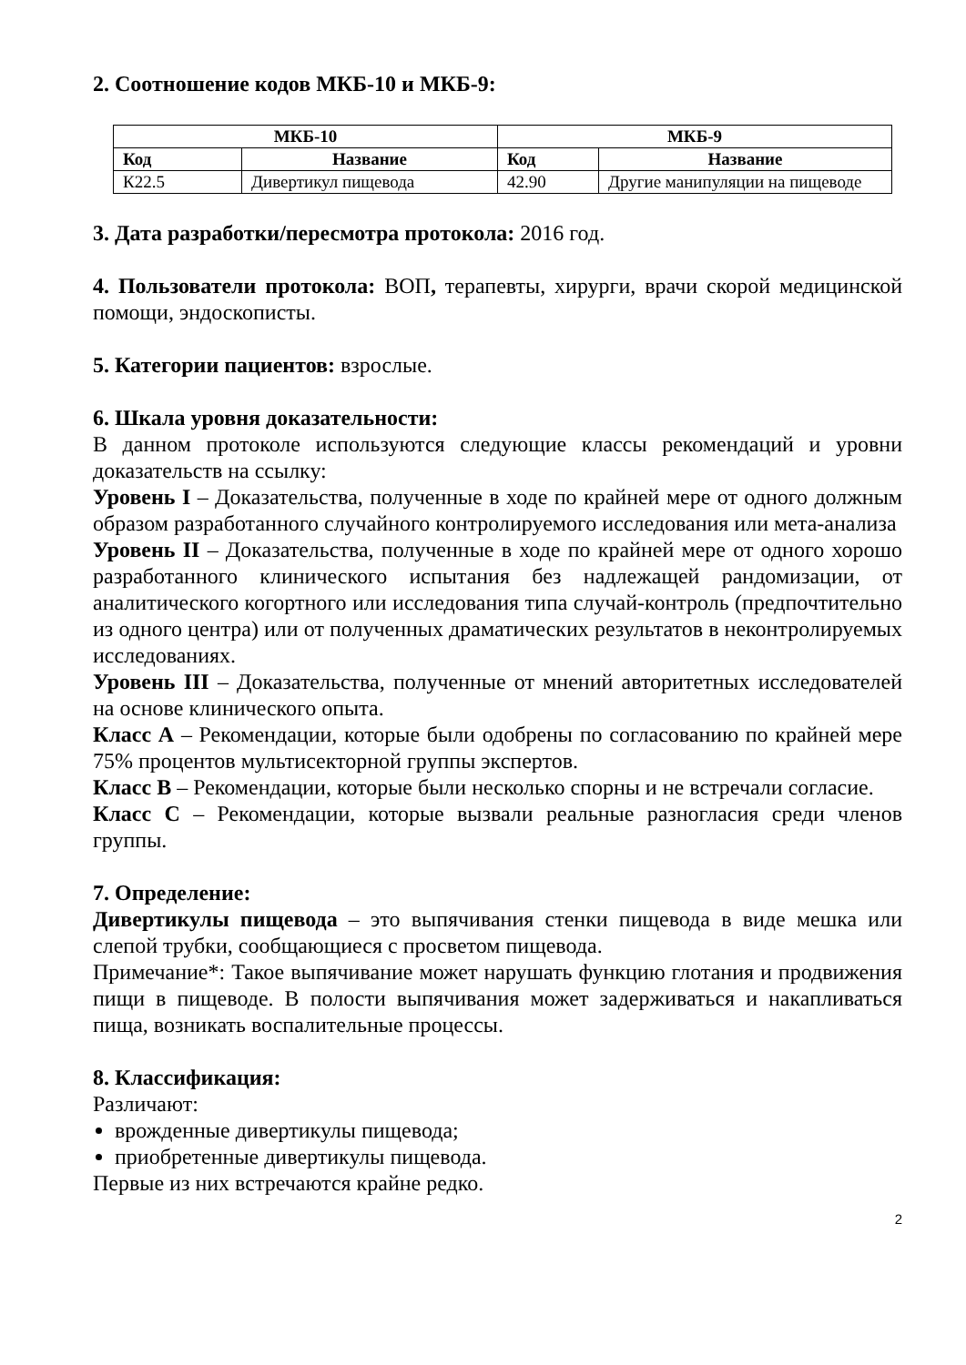2. Соотношение кодов МКБ-10 и МКБ-9:
| МКБ-10 | | МКБ-9 | |
| --- | --- | --- | --- |
| Код | Название | Код | Название |
| К22.5 | Дивертикул пищевода | 42.90 | Другие манипуляции на пищеводе |
3. Дата разработки/пересмотра протокола: 2016 год.
4. Пользователи протокола: ВОП, терапевты, хирурги, врачи скорой медицинской помощи, эндоскописты.
5. Категории пациентов: взрослые.
6. Шкала уровня доказательности:
В данном протоколе используются следующие классы рекомендаций и уровни доказательств на ссылку:
Уровень I – Доказательства, полученные в ходе по крайней мере от одного должным образом разработанного случайного контролируемого исследования или мета-анализа
Уровень II – Доказательства, полученные в ходе по крайней мере от одного хорошо разработанного клинического испытания без надлежащей рандомизации, от аналитического когортного или исследования типа случай-контроль (предпочтительно из одного центра) или от полученных драматических результатов в неконтролируемых исследованиях.
Уровень III – Доказательства, полученные от мнений авторитетных исследователей на основе клинического опыта.
Класс А – Рекомендации, которые были одобрены по согласованию по крайней мере 75% процентов мультисекторной группы экспертов.
Класс В – Рекомендации, которые были несколько спорны и не встречали согласие.
Класс С – Рекомендации, которые вызвали реальные разногласия среди членов группы.
7. Определение:
Дивертикулы пищевода – это выпячивания стенки пищевода в виде мешка или слепой трубки, сообщающиеся с просветом пищевода.
Примечание*: Такое выпячивание может нарушать функцию глотания и продвижения пищи в пищеводе. В полости выпячивания может задерживаться и накапливаться пища, возникать воспалительные процессы.
8. Классификация:
Различают:
врожденные дивертикулы пищевода;
приобретенные дивертикулы пищевода.
Первые из них встречаются крайне редко.
2